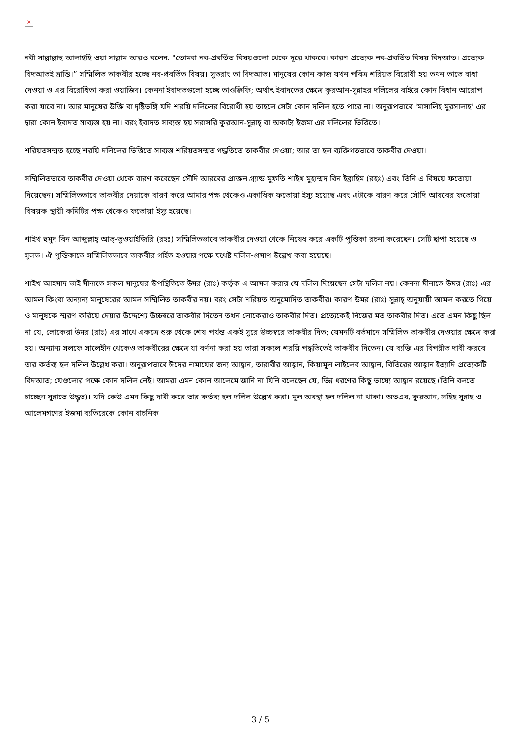×
নবী সাল্লাল্লাহু আলাইহি ওয়া সাল্লাম আরও বলেন: "তোমরা নব-প্রবর্তিত বিষয়গুলো থেকে দূরে থাকবে। কারণ প্রত্যেক নব-প্রবর্তিত বিষয় বিদআত। প্রত্যেক বিদআতই ভ্রান্তি।” সম্মিলিত তাকবীর হচ্ছে নব-প্রবর্তিত বিষয়। সুতরাং তা বিদআত। মানুষের কোন কাজ যখন পবিত্র শরিয়ত বিরোধী হয় তখন তাতে বাধা দেওয়া ও এর বিরোধিতা করা ওয়াজিব। কেননা ইবাদতগুলো হচ্ছে তাওক্বিফি; অর্থাৎ ইবাদতের ক্ষেত্রে কুরআন-সুন্নাহর দলিলের বাইরে কোন বিধান আরোপ করা যাবে না। আর মানুষের উক্তি বা দৃষ্টিভঙ্গি যদি শরয়ি দলিলের বিরোধী হয় তাহলে সেটা কোন দলিল হতে পারে না। অনুরূপভাবে 'মাসালিহ মুরসালাহ' এর দ্বারা কোন ইবাদত সাব্যস্ত হয় না। বরং ইবাদত সাব্যস্ত হয় সরাসরি কুরআন-সুন্নাহ্ বা অকাট্য ইজমা এর দলিলের ভিত্তিতে।
শরিয়তসম্মত হচ্ছে শরয়ি দলিলের ভিত্তিতে সাব্যস্ত শরিয়তসম্মত পদ্ধতিতে তাকবীর দেওয়া; আর তা হল ব্যক্তিগতভাবে তাকবীর দেওয়া।
সম্মিলিতভাবে তাকবীর দেওয়া থেকে বারণ করেছেন সৌদি আরবের প্রাক্তন গ্র্যান্ড মুফতি শাইখ মুহাম্মদ বিন ইব্রাহিম (রহঃ) এবং তিনি এ বিষয়ে ফতোয়া দিয়েছেন। সম্মিলিতভাবে তাকবীর দেয়াকে বারণ করে আমার পক্ষ থেকেও একাধিক ফতোয়া ইস্যু হয়েছে এবং এটাকে বারণ করে সৌদি আরবের ফতোয়া বিষয়ক স্থায়ী কমিটির পক্ষ থেকেও ফতোয়া ইস্যু হয়েছে।
শাইখ হুমুদ বিন আব্দুল্লাহ্ আত্-তুওয়াইজিরি (রহঃ) সম্মিলিতভাবে তাকবীর দেওয়া থেকে নিষেধ করে একটি পুস্তিকা রচনা করেছেন। সেটি ছাপা হয়েছে ও সুলভ। ঐ পুস্তিকাতে সম্মিলিতভাবে তাকবীর গর্হিত হওয়ার পক্ষে যথেষ্ট দলিল-প্রমাণ উল্লেখ করা হয়েছে।
শাইখ আহমাদ ভাই মীনাতে সকল মানুষের উপস্থিতিতে উমর (রাঃ) কর্তৃক এ আমল করার যে দলিল দিয়েছেন সেটা দলিল নয়। কেননা মীনাতে উমর (রাঃ) এর আমল কিংবা অন্যান্য মানুষেরের আমল সম্মিলিত তাকবীর নয়। বরং সেটা শরিয়ত অনুমোদিত তাকবীর। কারণ উমর (রাঃ) সুন্নাহ্ অনুযায়ী আমল করতে গিয়ে ও মানুষকে স্মরণ করিয়ে দেয়ার উদ্দেশ্যে উচ্চস্বরে তাকবীর দিতেন তখন লোকেরাও তাকবীর দিত। প্রত্যেকেই নিজের মত তাকবীর দিত। এতে এমন কিছু ছিল না যে, লোকেরা উমর (রাঃ) এর সাথে একত্রে শুরু থেকে শেষ পর্যন্ত একই সুরে উচ্চস্বরে তাকবীর দিত; যেমনটি বর্তমানে সম্মিলিত তাকবীর দেওয়ার ক্ষেত্রে করা হয়। অন্যান্য সলফে সালেহীন থেকেও তাকবীরের ক্ষেত্রে যা বর্ণনা করা হয় তারা সকলে শরয়ি পদ্ধতিতেই তাকবীর দিতেন। যে ব্যক্তি এর বিপরীত দাবী করবে তার কর্তব্য হল দলিল উল্লেখ করা। অনুরূপভাবে ঈদের নামাযের জন্য আহ্বান, তারাবীর আহ্বান, কিয়ামুল লাইলের আহ্বান, বিতিরের আহ্বান ইত্যাদি প্রত্যেকটি বিদআত; যেগুলোর পক্ষে কোন দলিল নেই। আমরা এমন কোন আলেমে জানি না যিনি বলেছেন যে, ভিন্ন ধরণের কিছু ভাষ্যে আহ্বান রয়েছে (তিনি বলতে চাচ্ছেন সুন্নাতে উদ্ধৃত)। যদি কেউ এমন কিছু দাবী করে তার কর্তব্য হল দলিল উল্লেখ করা। মূল অবস্থা হল দলিল না থাকা। অতএব, কুরআন, সহিহ সুন্নাহ ও আলেমগণের ইজমা ব্যতিরেকে কোন বাচনিক
3 / 5